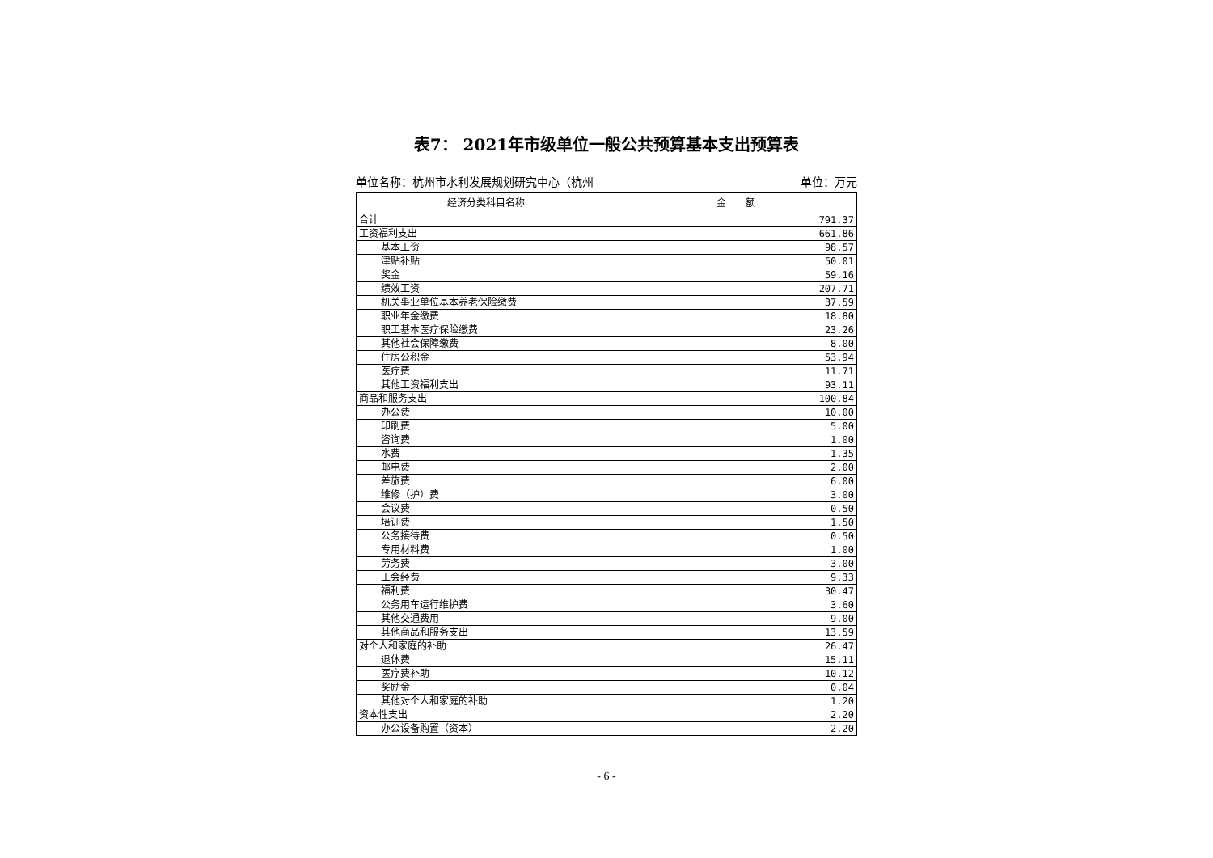表7： 2021年市级单位一般公共预算基本支出预算表
单位名称：杭州市水利发展规划研究中心（杭州 单位：万元
| 经济分类科目名称 | 金 额 |
| --- | --- |
| 合计 | 791.37 |
| 工资福利支出 | 661.86 |
| 基本工资 | 98.57 |
| 津贴补贴 | 50.01 |
| 奖金 | 59.16 |
| 绩效工资 | 207.71 |
| 机关事业单位基本养老保险缴费 | 37.59 |
| 职业年金缴费 | 18.80 |
| 职工基本医疗保险缴费 | 23.26 |
| 其他社会保障缴费 | 8.00 |
| 住房公积金 | 53.94 |
| 医疗费 | 11.71 |
| 其他工资福利支出 | 93.11 |
| 商品和服务支出 | 100.84 |
| 办公费 | 10.00 |
| 印刷费 | 5.00 |
| 咨询费 | 1.00 |
| 水费 | 1.35 |
| 邮电费 | 2.00 |
| 差旅费 | 6.00 |
| 维修（护）费 | 3.00 |
| 会议费 | 0.50 |
| 培训费 | 1.50 |
| 公务接待费 | 0.50 |
| 专用材料费 | 1.00 |
| 劳务费 | 3.00 |
| 工会经费 | 9.33 |
| 福利费 | 30.47 |
| 公务用车运行维护费 | 3.60 |
| 其他交通费用 | 9.00 |
| 其他商品和服务支出 | 13.59 |
| 对个人和家庭的补助 | 26.47 |
| 退休费 | 15.11 |
| 医疗费补助 | 10.12 |
| 奖励金 | 0.04 |
| 其他对个人和家庭的补助 | 1.20 |
| 资本性支出 | 2.20 |
| 办公设备购置（资本） | 2.20 |
- 6 -